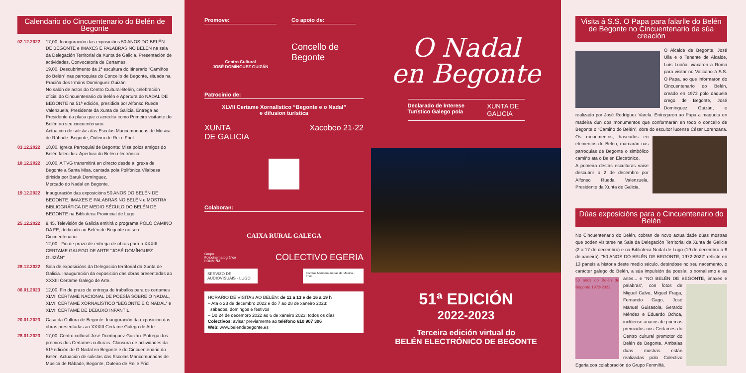Calendario do Cincuentenario do Belén de Begonte
02.12.2022 17,00. Inauguración das exposicións 50 ANOS DO BELÉN DE BEGONTE e IMAXES E PALABRAS NO BELÉN na sala da Delegación Territorial da Xunta de Galicia. Presentación de actividades. Convocatoria de Certames.
19,00. Descubrimento da 1ª escultura do itinerario “Camiños do Belén” nas parroquias do Concello de Begonte, situada na Praciña dos Irmáns Domínguez Guizán.
No salón de actos do Centro Cultural-Belén, celebración oficial do Cincuentenario do Belén e Apertura do NADAL DE BEGONTE na 51ª edición, presidida por Alfonso Rueda Valenzuela, Presidente da Xunta de Galicia. Entrega ao Presidente da placa que o acredita como Primeiro visitante do Belén no seu cincuentenario.
Actuación de solistas das Escolas Mancomunadas de Música de Rábade, Begonte, Outeiro de Rei e Friol
03.12.2022 18,00. Igrexa Parroquial de Begonte: Misa polos amigos do Belén falecidos. Apertura do Belén electrónico.
18.12.2022 10,00. A TVG transmitirá en directo desde a igrexa de Begonte a Santa Misa, cantada pola Polifónica Vilalbesa dirixida por Baruk Domínguez.
Mercado do Nadal en Begonte.
19.12.2022 Inauguración das exposicións 50 ANOS DO BELÉN DE BEGONTE, IMAXES E PALABRAS NO BELÉN e MOSTRA BIBLIOGRÁFICA DE MEDIO SÉCULO DO BELÉN DE BEGONTE na Biblioteca Provincial de Lugo.
25.12.2022 9,45. Televisión de Galicia emitirá o programa POLO CAMIÑO DA FE, dedicado ao Belén de Begonte no seu Cincuentenario.
12,00.- Fin de prazo de entrega de obras para o XXXIII CERTAME GALEGO DE ARTE “JOSÉ DOMÍNGUEZ GUIZÁN”
28.12.2022 Sala de exposicións da Delegación territorial da Xunta de Galicia. Inauguración da exposición das obras presentadas ao XXXIII Certame Galego de Arte.
06.01.2023 12,00. Fin de prazo de entrega de traballos para os certames XLVII CERTAME NACIONAL DE POESÍA SOBRE O NADAL, XLVII CERTAME XORNALÍSTICO “BEGONTE E O NADAL” e XLVII CERTAME DE DEBUXO INFANTIL.
20.01.2023 Casa da Cultura de Begonte. Inauguración da exposición das obras presentadas ao XXXIII Certame Galego de Arte.
28.01.2023 17,00. Centro cultural José Domínguez Guizán. Entrega dos premios dos Certames culturais. Clausura de actividades da 51ª edición de O Nadal en Begonte e do Cincuentenario do Belén. Actuación de solistas das Escolas Mancomunadas de Música de Rábade, Begonte, Outeiro de Rei e Friol.
Promove:
Centro Cultural
JOSÉ DOMÍNGUEZ GUIZÁN
Co apoio de:
Concello de Begonte
Patrocinio de:
XLVII Certame Xornalístico “Begonte e o Nadal”
e difusion turística
XUNTA
DE GALICIA Xacobeo 21·22
Colaboran:
CAIXA RURAL GALEGA
Grupo
Fotocinematográfico
FONMIÑÁ COLECTIVO EGERIA
SERVIZO DE AUDIOVISUAIS · LUGO Escolas Mancomunadas de Música · Friol
HORARIO DE VISITAS AO BELÉN: de 11 a 13 e de 16 a 19 h
– Ata o 23 de decembro 2022 e do 7 ao 28 de xaneiro 2023:
sábados, domingos e festivos
– Do 24 de decembro 2022 ao 6 de xaneiro 2023: todos os días
Colectivos: avisar previamente ao teléfono 610 907 306
Web: www.belendebegonte.es
O Nadal
en Begonte
Declarado de Interese Turístico Galego pola XUNTA DE GALICIA
51ª EDICIÓN
2022-2023
Terceira edición virtual do
BELÉN ELECTRÓNICO DE BEGONTE
Visita á S.S. O Papa para falarlle do Belén de Begonte no Cincuentenario da súa creación
O Alcalde de Begonte, José Ulla e o Tenente de Alcalde, Luís Luaña, viaxaron a Roma para visitar no Vaticano á S.S. O Papa, ao que informaron do Cincuentenario do Belén, creado en 1972 polo daquela crego de Begonte, José Domínguez Guizán, e realizado por José Rodríguez Varela. Entregaron ao Papa a maqueta en madeira dun dos monumentos que conformarán en todo o concello de Begonte o “Camiño do Belén”, obra do escultor lucense César Lorenzana. Os monumentos, baseados en elementos do Belén, marcarán nas parroquias de Begonte o simbólico camiño ata o Belén Electrónico.
A primeira destas esculturas vaise descubrir o 2 de decembro por Alfonso Rueda Valenzuela, Presidente da Xunta de Galicia.
Dúas exposicións para o Cincuentenario do Belén
No Cincuentenario do Belén, cobran de novo actualidade dúas mostras que poden visitarse na Sala da Delegación Territorial da Xunta de Galicia (2 a 17 de decembro) e na Biblioteca Nodal de Lugo (19 de decembro a 6 de xaneiro). “50 ANOS DO BELÉN DE BEGONTE, 1972-2022” reflicte en 13 paneis a historia deste medio século, deténdose no seu nacemento, o carácter galego do Belén, a súa impulsión da poesía, o xornalismo e as artes... e “NO BELÉN DE BEGONTE, 50 anos do Belén de Begonte 1972•2022 imaxes e palabras”, con fotos de Miguel Calvo, Miguel Fraga, Fernando Gago, José Manuel Guisasola, Gerardo Méndez e Eduardo Ochoa, inclúense anacos de poemas premiados nos Certames do Centro cultural promotor do Belén de Begonte. Ámbalas dúas mostras están realizadas polo Colectivo Egeria coa colaboración do Grupo Fonmiñá.